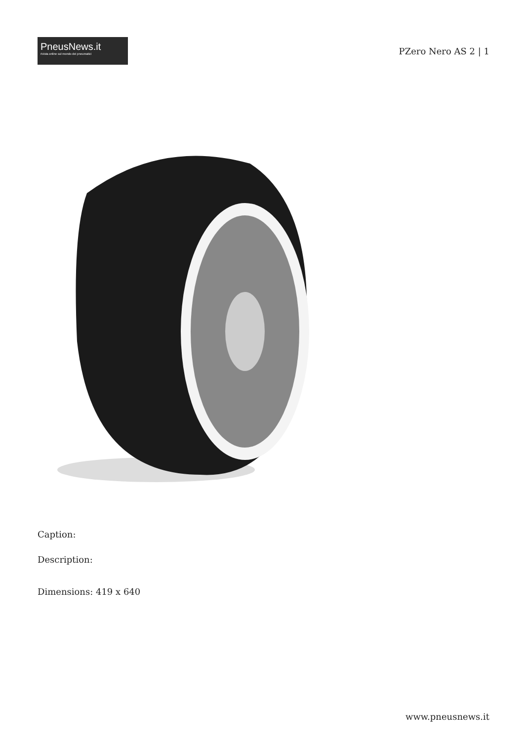PneusNews.it
rivista online sul mondo dei pneumatici
PZero Nero AS 2 | 1
Caption:
Description:
Dimensions: 419 x 640
www.pneusnews.it